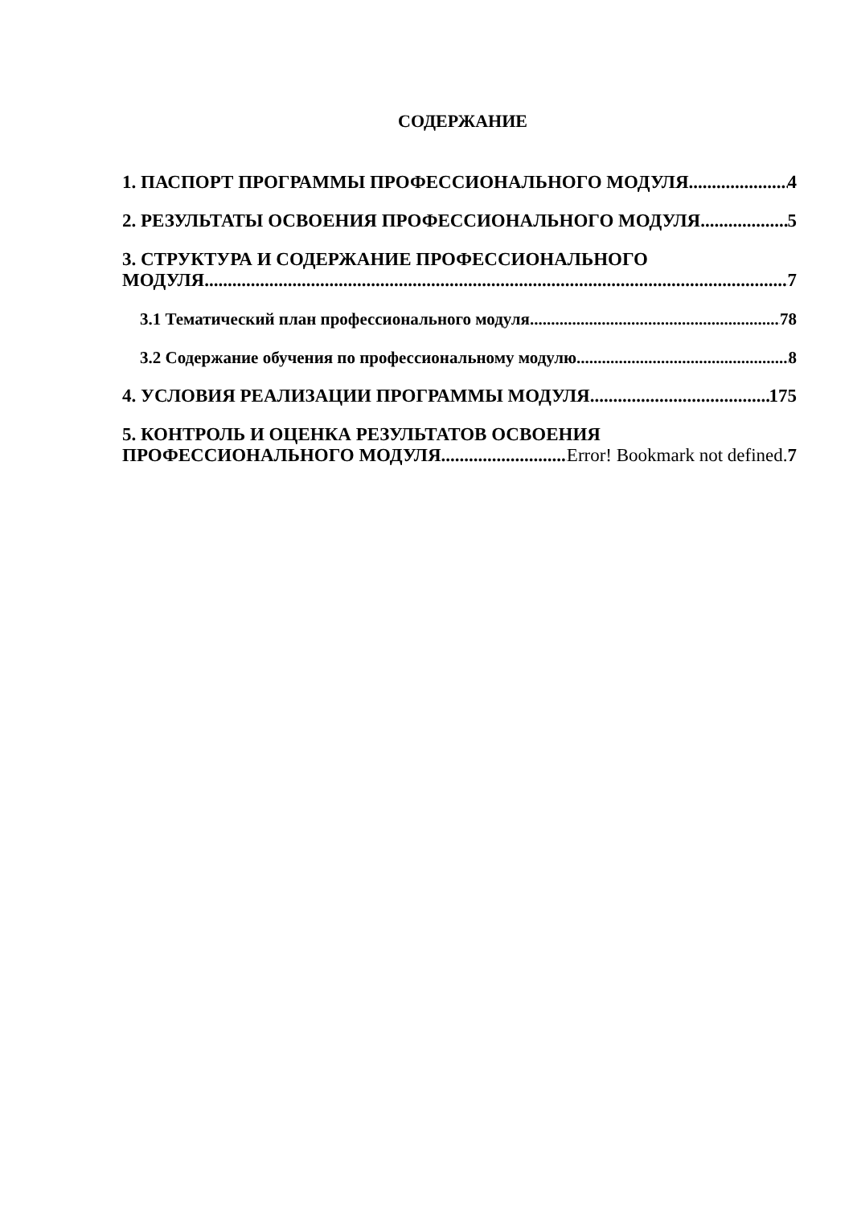СОДЕРЖАНИЕ
1. ПАСПОРТ ПРОГРАММЫ ПРОФЕССИОНАЛЬНОГО МОДУЛЯ 4
2. РЕЗУЛЬТАТЫ ОСВОЕНИЯ ПРОФЕССИОНАЛЬНОГО МОДУЛЯ 5
3. СТРУКТУРА И СОДЕРЖАНИЕ ПРОФЕССИОНАЛЬНОГО
МОДУЛЯ 7
3.1 Тематический план профессионального модуля 78
3.2 Содержание обучения по профессиональному модулю 8
4. УСЛОВИЯ РЕАЛИЗАЦИИ ПРОГРАММЫ МОДУЛЯ 175
5. КОНТРОЛЬ И ОЦЕНКА РЕЗУЛЬТАТОВ ОСВОЕНИЯ
ПРОФЕССИОНАЛЬНОГО МОДУЛЯ Error! Bookmark not defined. 7